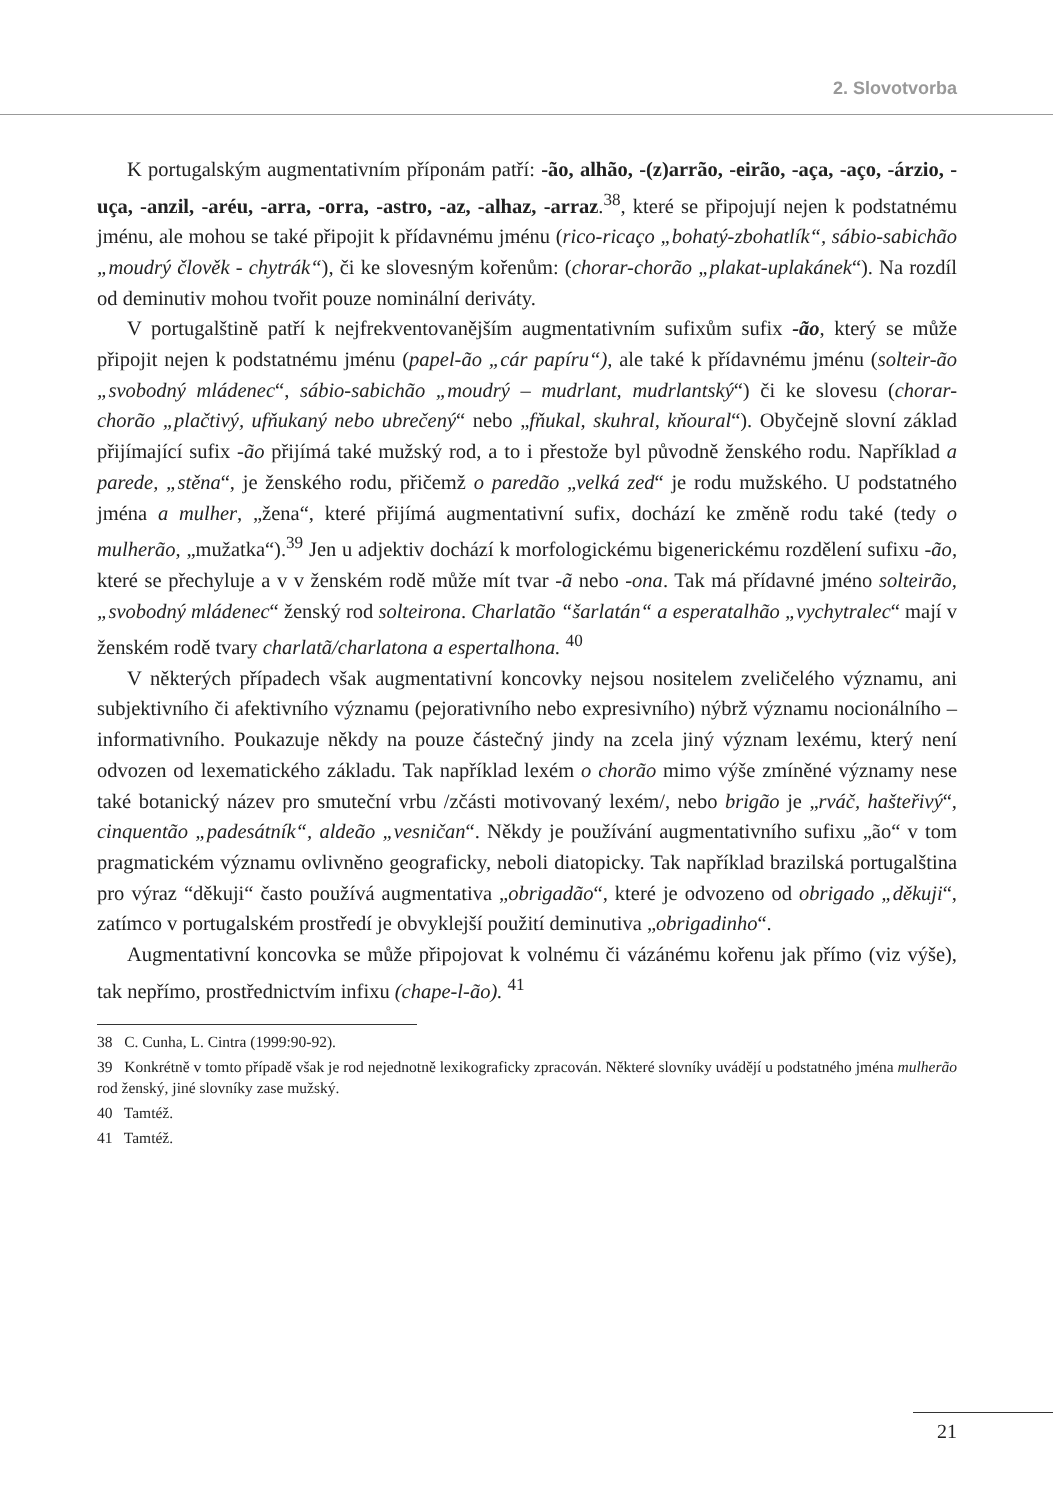2. Slovotvorba
K portugalským augmentativním příponám patří: -ão, alhão, -(z)arrão, -eirão, -aça, -aço, -árzio, -uça, -anzil, -aréu, -arra, -orra, -astro, -az, -alhaz, -arraz.<sup>38</sup>, které se připojují nejen k podstatnému jménu, ale mohou se také připojit k přídavnému jménu (rico-ricaço „bohatý-zbohatlík“, sábio-sabichão „moudrý člověk - chytrák“), či ke slovesným kořenům: (chorar-chorão „plakat-uplakánek“). Na rozdíl od deminutiv mohou tvořit pouze nominální deriváty.
V portugalštině patří k nejfrekventovanějším augmentativním sufixům sufix -ão, který se může připojit nejen k podstatnému jménu (papel-ão „cár papíru“), ale také k přídavnému jménu (solteir-ão „svobodný mládenec“, sábio-sabichão „moudrý – mudrlant, mudrlantský“) či ke slovesu (chorar-chorão „plačtivý, ufňukaný nebo ubrečený“ nebo „fňukal, skuhral, kňoural“). Obyčejně slovní základ přijímající sufix -ão přijímá také mužský rod, a to i přestože byl původně ženského rodu. Například a parede, „stěna“, je ženského rodu, přičemž o paredão „velká zed“ je rodu mužského. U podstatného jména a mulher, „žena“, které přijímá augmentativní sufix, dochází ke změně rodu také (tedy o mulherão, „mužatka“).<sup>39</sup> Jen u adjektiv dochází k morfologickému bigenerickému rozdělení sufixu -ão, které se přechyluje a v v ženském rodě může mít tvar -ã nebo -ona. Tak má přídavné jméno solteirão, „svobodný mládenec“ ženský rod solteirona. Charlatão “šarlatán“ a esperatalhão „vychytralec“ mají v ženském rodě tvary charlatã/charlatona a espertalhona. <sup>40</sup>
V některých případech však augmentativní koncovky nejsou nositelem zveličelého významu, ani subjektivního či afektivního významu (pejorativního nebo expresivního) nýbrž významu nocionálního – informativního. Poukazuje někdy na pouze částečný jindy na zcela jiný význam lexému, který není odvozen od lexematického základu. Tak například lexém o chorão mimo výše zmíněné významy nese také botanický název pro smuteční vrbu /zčásti motivovaný lexém/, nebo brigão je „rváč, hašteřivý“, cinquentão „padesátník“, aldeão „vesničan“. Někdy je používání augmentativního sufixu „ão“ v tom pragmatickém významu ovlivněno geograficky, neboli diatopicky. Tak například brazilská portugalština pro výraz “děkuji“ často používá augmentativa „obrigadão“, které je odvozeno od obrigado „děkuji“, zatímco v portugalském prostředí je obvyklejší použití deminutiva „obrigadinho“.
Augmentativní koncovka se může připojovat k volnému či vázánému kořenu jak přímo (viz výše), tak nepřímo, prostřednictvím infixu (chape-l-ão). <sup>41</sup>
38 C. Cunha, L. Cintra (1999:90-92).
39 Konkrétně v tomto případě však je rod nejednotně lexikograficky zpracován. Některé slovníky uvádějí u podstatného jména mulherão rod ženský, jiné slovníky zase mužský.
40 Tamtéž.
41 Tamtéž.
21